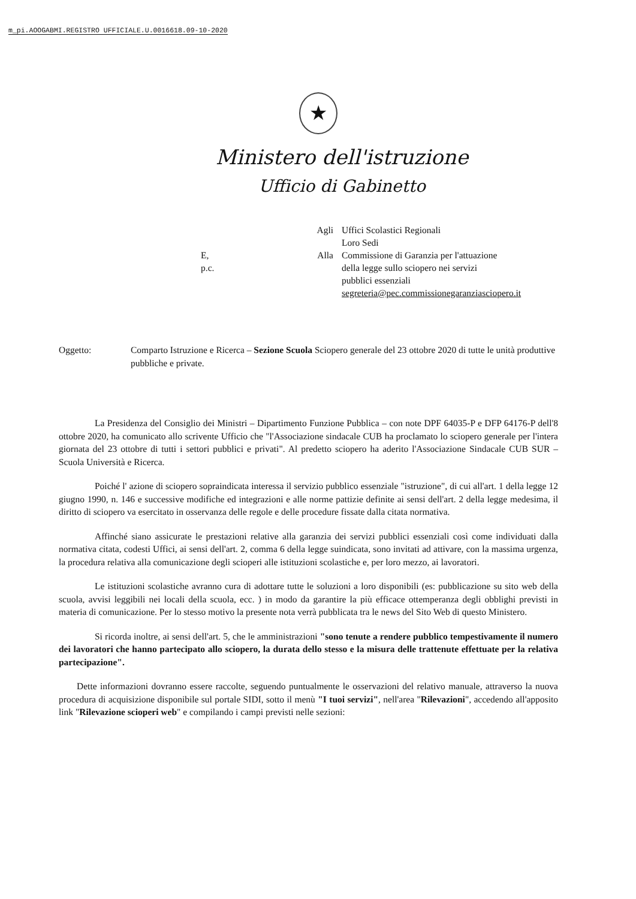m_pi.AOOGABMI.REGISTRO UFFICIALE.U.0016618.09-10-2020
★
Ministero dell'istruzione
Ufficio di Gabinetto
Agli
Uffici Scolastici Regionali
Loro Sedi
E, p.c.
Alla
Commissione di Garanzia per l'attuazione
della legge sullo sciopero nei servizi
pubblici essenziali
segreteria@pec.commissionegaranziasciopero.it
Oggetto:
Comparto Istruzione e Ricerca – Sezione Scuola Sciopero generale del 23 ottobre 2020 di tutte le unità produttive pubbliche e private.
La Presidenza del Consiglio dei Ministri – Dipartimento Funzione Pubblica – con note DPF 64035-P e DFP 64176-P dell'8 ottobre 2020, ha comunicato allo scrivente Ufficio che "l'Associazione sindacale CUB ha proclamato lo sciopero generale per l'intera giornata del 23 ottobre di tutti i settori pubblici e privati". Al predetto sciopero ha aderito l'Associazione Sindacale CUB SUR – Scuola Università e Ricerca.
Poiché l' azione di sciopero sopraindicata interessa il servizio pubblico essenziale "istruzione", di cui all'art. 1 della legge 12 giugno 1990, n. 146 e successive modifiche ed integrazioni e alle norme pattizie definite ai sensi dell'art. 2 della legge medesima, il diritto di sciopero va esercitato in osservanza delle regole e delle procedure fissate dalla citata normativa.
Affinché siano assicurate le prestazioni relative alla garanzia dei servizi pubblici essenziali così come individuati dalla normativa citata, codesti Uffici, ai sensi dell'art. 2, comma 6 della legge suindicata, sono invitati ad attivare, con la massima urgenza, la procedura relativa alla comunicazione degli scioperi alle istituzioni scolastiche e, per loro mezzo, ai lavoratori.
Le istituzioni scolastiche avranno cura di adottare tutte le soluzioni a loro disponibili (es: pubblicazione su sito web della scuola, avvisi leggibili nei locali della scuola, ecc. ) in modo da garantire la più efficace ottemperanza degli obblighi previsti in materia di comunicazione. Per lo stesso motivo la presente nota verrà pubblicata tra le news del Sito Web di questo Ministero.
Si ricorda inoltre, ai sensi dell'art. 5, che le amministrazioni "sono tenute a rendere pubblico tempestivamente il numero dei lavoratori che hanno partecipato allo sciopero, la durata dello stesso e la misura delle trattenute effettuate per la relativa partecipazione".
Dette informazioni dovranno essere raccolte, seguendo puntualmente le osservazioni del relativo manuale, attraverso la nuova procedura di acquisizione disponibile sul portale SIDI, sotto il menù "I tuoi servizi", nell'area "Rilevazioni", accedendo all'apposito link "Rilevazione scioperi web" e compilando i campi previsti nelle sezioni: